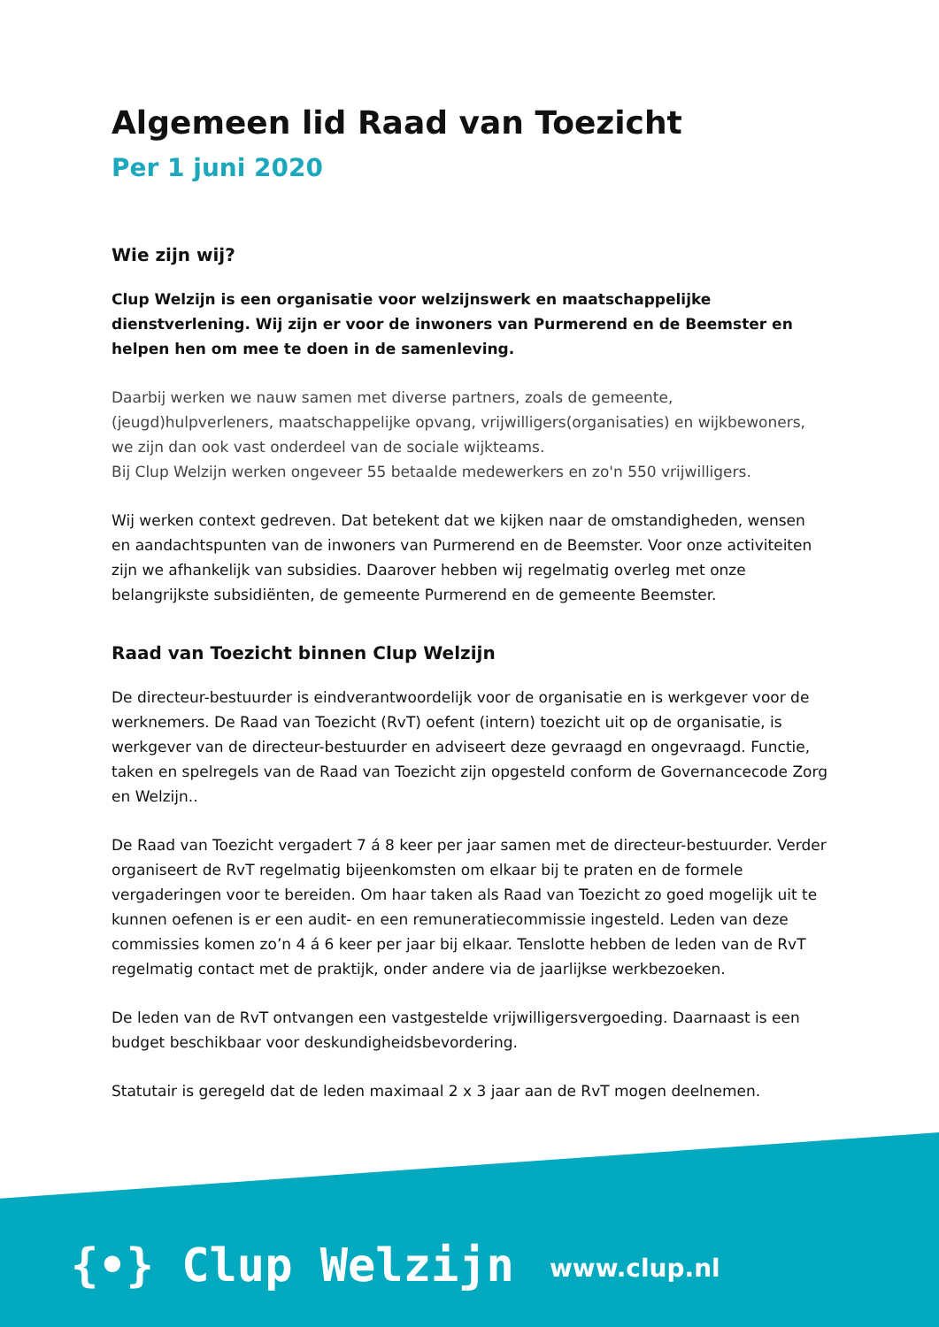Algemeen lid Raad van Toezicht
Per 1 juni 2020
Wie zijn wij?
Clup Welzijn is een organisatie voor welzijnswerk en maatschappelijke dienstverlening. Wij zijn er voor de inwoners van Purmerend en de Beemster en helpen hen om mee te doen in de samenleving.
Daarbij werken we nauw samen met diverse partners, zoals de gemeente, (jeugd)hulpverleners, maatschappelijke opvang, vrijwilligers(organisaties) en wijkbewoners, we zijn dan ook vast onderdeel van de sociale wijkteams.
Bij Clup Welzijn werken ongeveer 55 betaalde medewerkers en zo'n 550 vrijwilligers.
Wij werken context gedreven. Dat betekent dat we kijken naar de omstandigheden, wensen en aandachtspunten van de inwoners van Purmerend en de Beemster. Voor onze activiteiten zijn we afhankelijk van subsidies. Daarover hebben wij regelmatig overleg met onze belangrijkste subsidiënten, de gemeente Purmerend en de gemeente Beemster.
Raad van Toezicht binnen Clup Welzijn
De directeur-bestuurder is eindverantwoordelijk voor de organisatie en is werkgever voor de werknemers. De Raad van Toezicht (RvT) oefent (intern) toezicht uit op de organisatie, is werkgever van de directeur-bestuurder en adviseert deze gevraagd en ongevraagd. Functie, taken en spelregels van de Raad van Toezicht zijn opgesteld conform de Governancecode Zorg en Welzijn..
De Raad van Toezicht vergadert 7 á 8 keer per jaar samen met de directeur-bestuurder. Verder organiseert de RvT regelmatig bijeenkomsten om elkaar bij te praten en de formele vergaderingen voor te bereiden. Om haar taken als Raad van Toezicht zo goed mogelijk uit te kunnen oefenen is er een audit- en een remuneratiecommissie ingesteld. Leden van deze commissies komen zo’n 4 á 6 keer per jaar bij elkaar. Tenslotte hebben de leden van de RvT regelmatig contact met de praktijk, onder andere via de jaarlijkse werkbezoeken.
De leden van de RvT ontvangen een vastgestelde vrijwilligersvergoeding. Daarnaast is een budget beschikbaar voor deskundigheidsbevordering.
Statutair is geregeld dat de leden maximaal 2 x 3 jaar aan de RvT mogen deelnemen.
{•} Clup Welzijn www.clup.nl